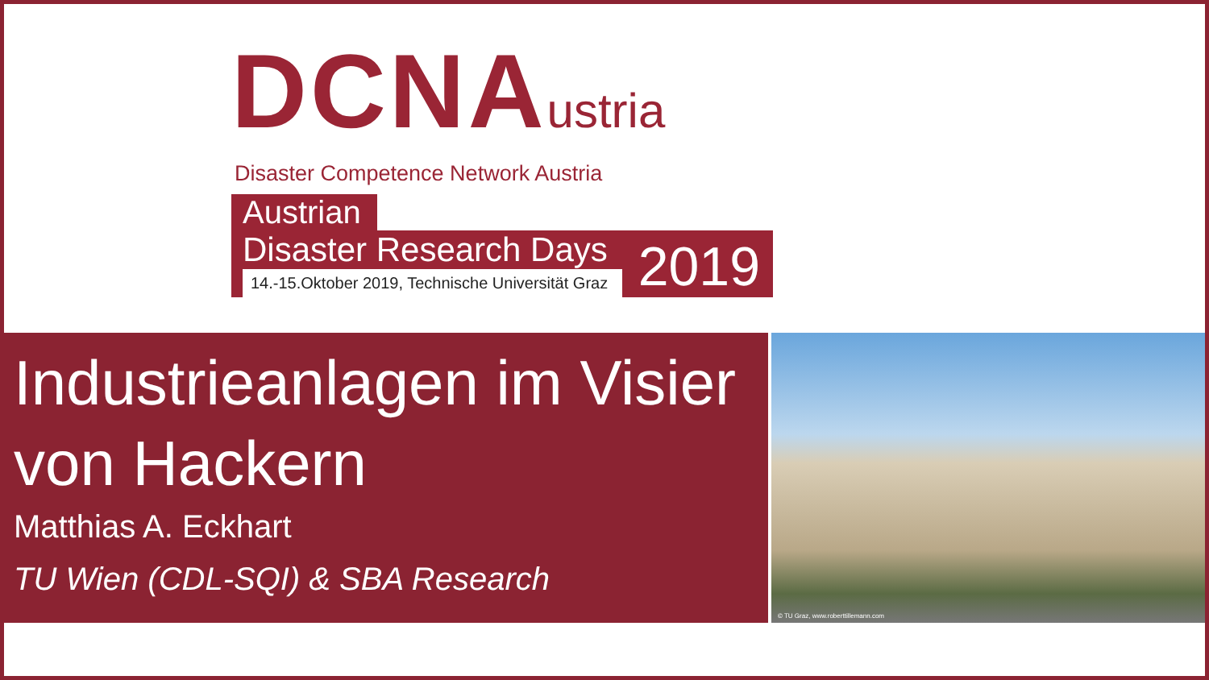DCNAustria
Disaster Competence Network Austria
Austrian
Disaster Research Days
14.-15.Oktober 2019, Technische Universität Graz
2019
Industrieanlagen im Visier von Hackern
Matthias A. Eckhart
TU Wien (CDL-SQI) & SBA Research
© TU Graz, www.roberttillemann.com